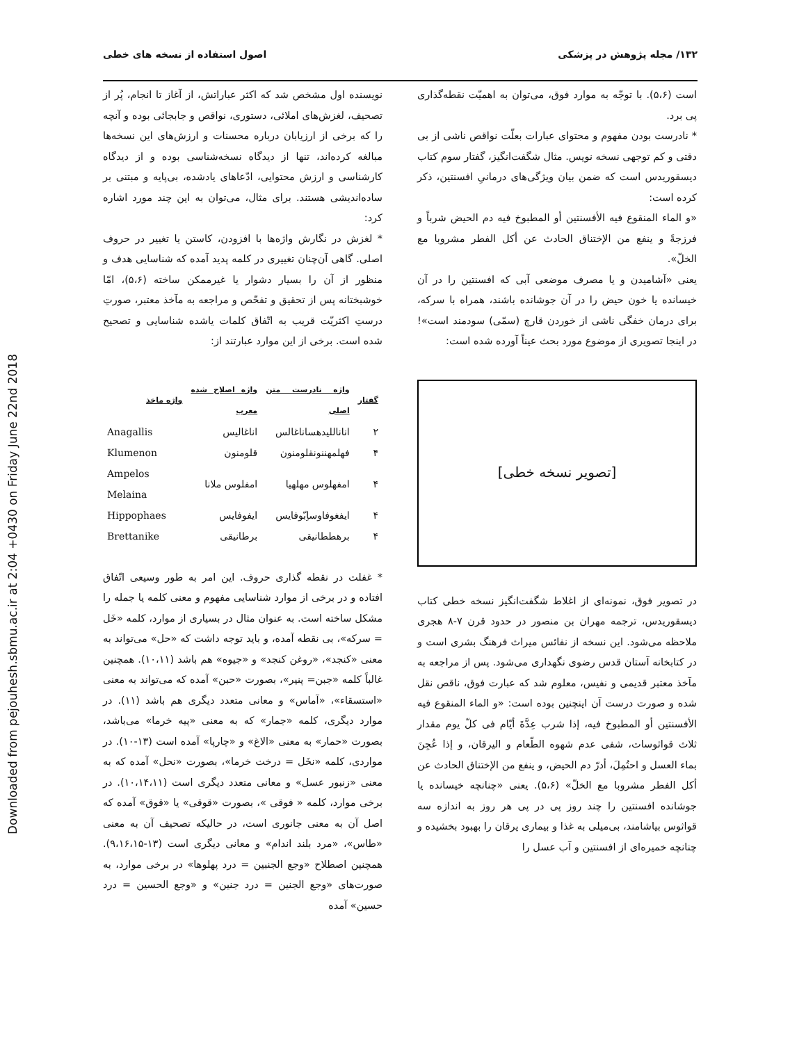Downloaded from pejouhesh.sbmu.ac.ir at 2:04 +0430 on Friday June 22nd 2018
۱۳۲/ مجله پژوهش در پزشکی اصول استفاده از نسخه های خطی
نویسنده اول مشخص شد که اکثر عباراتش، از آغاز تا انجام، پُر از تصحیف، لغزش‌های املائی، دستوری، نواقص و جابجائی بوده و آنچه را که برخی از ارزیابان درباره محسنات و ارزش‌های این نسخه‌ها مبالغه کرده‌اند، تنها از دیدگاه نسخه‌شناسی بوده و از دیدگاه کارشناسی و ارزش محتوایی، ادّعاهای یادشده، بی‌پایه و مبتنی بر ساده‌اندیشی هستند. برای مثال، می‌توان به این چند مورد اشاره کرد:
* لغزش در نگارش واژه‌ها با افزودن، کاستن یا تغییر در حروف اصلی. گاهی آن‌چنان تغییری در کلمه پدید آمده که شناسایی هدف و منظور از آن را بسیار دشوار یا غیرممکن ساخته (۵،۶)، امّا خوشبختانه پس از تحقیق و تفحّص و مراجعه به مآخذ معتبر، صورتِ درستِ اکثریّت قریب به اتّفاق کلمات یاشده شناسایی و تصحیح شده است. برخی از این موارد عبارتند از:
| گفتار | واژه نادرست متن اصلی | واژه اصلاح شده معرب | واژه ماخذ |
| --- | --- | --- | --- |
| ۲ | انانالليدهساناغالس | اناغاليس | Anagallis |
| ۴ | فهلمهننونقلومنون | قلومنون | Klumenon |
| ۴ | امفهلوس مهلهیا | امفلوس ملانا | Ampelos Melaina |
| ۴ | ایفغوفاوساِبّوفایس | ایفوفایس | Hippophaes |
| ۴ | برهططانیقی | برطانیقی | Brettanike |
* غفلت در نقطه گذاری حروف. این امر به طور وسیعی اتّفاق افتاده و در برخی از موارد شناسایی مفهوم و معنی کلمه یا جمله را مشکل ساخته است. به عنوان مثال در بسیاری از موارد، کلمه «خَل = سرکه»، بی نقطه آمده، و باید توجه داشت که «حل» می‌تواند به معنی «کنجد»، «روغن کنجد» و «جیوه» هم باشد (۱۰،۱۱). همچنین غالباً کلمه «جبن= پنیر»، بصورت «حبن» آمده که می‌تواند به معنی «استسقاء»، «آماس» و معانی متعدد دیگری هم باشد (۱۱). در موارد دیگری، کلمه «جمار» که به معنی «پیه خرما» می‌باشد، بصورت «حمار» به معنی «الاغ» و «چارپا» آمده است (۱۳-۱۰). در مواردی، کلمه «نخَل = درخت خرما»، بصورت «نحل» آمده که به معنی «زنبور عسل» و معانی متعدد دیگری است (۱۰،۱۴،۱۱). در برخی موارد، کلمه « فوقی »، بصورت «قوقی» یا «قوق» آمده که اصل آن به معنی جانوری است، در حالیکه تصحیف آن به معنی «طاس»، «مرد بلند اندام» و معانی دیگری است (۱۳-۹،۱۶،۱۵). همچنین اصطلاح «وجع الجنبین = درد پهلوها» در برخی موارد، به صورت‌های «وجع الجنین = درد جنین» و «وجع الحسین = درد حسین» آمده
است (۵،۶). با توجّه به موارد فوق، می‌توان به اهمیّت نقطه‌گذاری پی برد.
* نادرست بودن مفهوم و محتوای عبارات بعلّت نواقص ناشی از بی دقتی و کم توجهی نسخه نویس. مثال شگفت‌انگیز، گفتار سوم کتاب دیسقوریدس است که ضمن بیان ویژگی‌های درمانیِ افسنتین، ذکر کرده است:
«و الماء المنقوع فیه الأفسنتین أو المطبوخ فیه دم الحیض شرباً و فرزجةً و ینفع من الإختناق الحادث عن أکل الفطر مشروبا مع الخلّ».
یعنی «آشامیدن و یا مصرف موضعی آبی که افسنتین را در آن خیسانده یا خون حیض را در آن جوشانده باشند، همراه با سرکه، برای درمان خفگی ناشی از خوردن قارچ (سمّی) سودمند است»! در اینجا تصویری از موضوع مورد بحث عیناً آورده شده است:
[تصویر نسخه خطی]
در تصویر فوق، نمونه‌ای از اغلاط شگفت‌انگیز نسخه خطی کتاب دیسقوریدس، ترجمه مهران بن منصور در حدود قرن ۷-۸ هجری ملاحظه می‌شود. این نسخه از نفائس میراث فرهنگ بشری است و در کتابخانه آستان قدس رضوی نگهداری می‌شود. پس از مراجعه به مآخذ معتبر قدیمی و نفیس، معلوم شد که عبارت فوق، ناقص نقل شده و صورت درست آن اینچنین بوده است: «و الماء المنقوع فیه الأفسنتین أو المطبوخ فیه، إذا شرب عِدَّةَ أیّام فی کلّ یوم مقدار ثلاث قواثوسات، شفی عدم شهوه الطّعام و الیرقان، و إذا عُجِنَ بماء العسل و احتُمِلَ، أدرّ دم الحیض، و ینفع من الإختناق الحادث عن أکل الفطر مشروبا مع الخلّ» (۵،۶). یعنی «چنانچه خیسانده یا جوشانده افسنتین را چند روز پی در پی هر روز به اندازه سه قواثوس بیاشامند، بی‌میلی به غذا و بیماری یرقان را بهبود بخشیده و چنانچه خمیره‌ای از افسنتین و آب عسل را